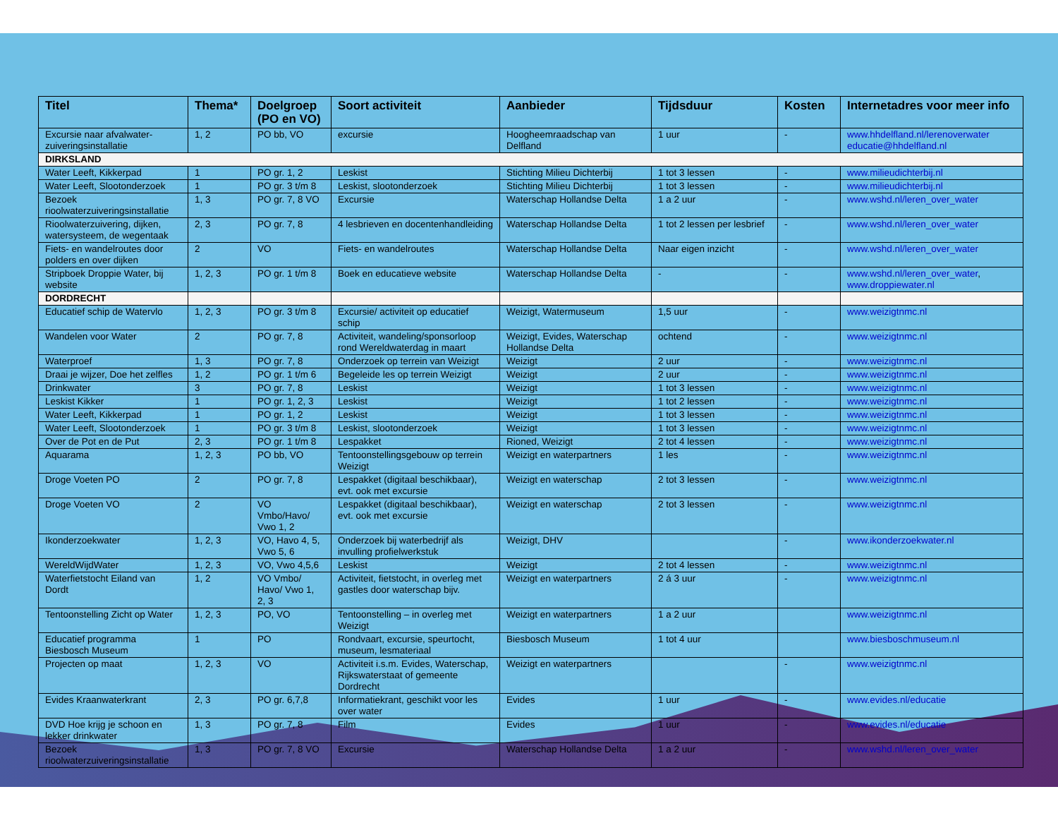| Titel | Thema* | Doelgroep (PO en VO) | Soort activiteit | Aanbieder | Tijdsduur | Kosten | Internetadres voor meer info |
| --- | --- | --- | --- | --- | --- | --- | --- |
| Excursie naar afvalwater-zuiveringsinstallatie | 1, 2 | PO bb, VO | excursie | Hoogheemraadschap van Delfland | 1 uur | - | www.hhdelfland.nl/lerenoverwater educatie@hhdelfland.nl |
| DIRKSLAND | | | | | | | |
| Water Leeft, Kikkerpad | 1 | PO gr. 1, 2 | Leskist | Stichting Milieu Dichterbij | 1 tot 3 lessen | - | www.milieudichterbij.nl |
| Water Leeft, Slootonderzoek | 1 | PO gr. 3 t/m 8 | Leskist, slootonderzoek | Stichting Milieu Dichterbij | 1 tot 3 lessen | - | www.milieudichterbij.nl |
| Bezoek rioolwaterzuiveringsinstallatie | 1, 3 | PO gr. 7, 8 VO | Excursie | Waterschap Hollandse Delta | 1 a 2 uur | - | www.wshd.nl/leren_over_water |
| Rioolwaterzuivering, dijken, watersysteem, de wegentaak | 2, 3 | PO gr. 7, 8 | 4 lesbrieven en docentenhandleiding | Waterschap Hollandse Delta | 1 tot 2 lessen per lesbrief | - | www.wshd.nl/leren_over_water |
| Fiets- en wandelroutes door polders en over dijken | 2 | VO | Fiets- en wandelroutes | Waterschap Hollandse Delta | Naar eigen inzicht | - | www.wshd.nl/leren_over_water |
| Stripboek Droppie Water, bij website | 1, 2, 3 | PO gr. 1 t/m 8 | Boek en educatieve website | Waterschap Hollandse Delta | - | - | www.wshd.nl/leren_over_water , www.droppiewater.nl |
| DORDRECHT | | | | | | | |
| Educatief schip de Watervlo | 1, 2, 3 | PO gr. 3 t/m 8 | Excursie/ activiteit op educatief schip | Weizigt, Watermuseum | 1,5 uur | - | www.weizigtnmc.nl |
| Wandelen voor Water | 2 | PO gr. 7, 8 | Activiteit, wandeling/sponsorloop rond Wereldwaterdag in maart | Weizigt, Evides, Waterschap Hollandse Delta | ochtend | - | www.weizigtnmc.nl |
| Waterproef | 1, 3 | PO gr. 7, 8 | Onderzoek op terrein van Weizigt | Weizigt | 2 uur | - | www.weizigtnmc.nl |
| Draai je wijzer, Doe het zelfles | 1, 2 | PO gr. 1 t/m 6 | Begeleide les op terrein Weizigt | Weizigt | 2 uur | - | www.weizigtnmc.nl |
| Drinkwater | 3 | PO gr. 7, 8 | Leskist | Weizigt | 1 tot 3 lessen | - | www.weizigtnmc.nl |
| Leskist Kikker | 1 | PO gr. 1, 2, 3 | Leskist | Weizigt | 1 tot 2 lessen | - | www.weizigtnmc.nl |
| Water Leeft, Kikkerpad | 1 | PO gr. 1, 2 | Leskist | Weizigt | 1 tot 3 lessen | - | www.weizigtnmc.nl |
| Water Leeft, Slootonderzoek | 1 | PO gr. 3 t/m 8 | Leskist, slootonderzoek | Weizigt | 1 tot 3 lessen | - | www.weizigtnmc.nl |
| Over de Pot en de Put | 2, 3 | PO gr. 1 t/m 8 | Lespakket | Rioned, Weizigt | 2 tot 4 lessen | - | www.weizigtnmc.nl |
| Aquarama | 1, 2, 3 | PO bb, VO | Tentoonstellingsgebouw op terrein Weizigt | Weizigt en waterpartners | 1 les | - | www.weizigtnmc.nl |
| Droge Voeten PO | 2 | PO gr. 7, 8 | Lespakket (digitaal beschikbaar), evt. ook met excursie | Weizigt en waterschap | 2 tot 3 lessen | - | www.weizigtnmc.nl |
| Droge Voeten VO | 2 | VO Vmbo/Havo/ Vwo 1, 2 | Lespakket (digitaal beschikbaar), evt. ook met excursie | Weizigt en waterschap | 2 tot 3 lessen | - | www.weizigtnmc.nl |
| Ikonderzoekwater | 1, 2, 3 | VO, Havo 4, 5, Vwo 5, 6 | Onderzoek bij waterbedrijf als invulling profielwerkstuk | Weizigt, DHV | | - | www.ikonderzoekwater.nl |
| WereldWijdWater | 1, 2, 3 | VO, Vwo 4,5,6 | Leskist | Weizigt | 2 tot 4 lessen | - | www.weizigtnmc.nl |
| Waterfietstocht Eiland van Dordt | 1, 2 | VO Vmbo/ Havo/ Vwo 1, 2, 3 | Activiteit, fietstocht, in overleg met gastles door waterschap bijv. | Weizigt en waterpartners | 2 á 3 uur | - | www.weizigtnmc.nl |
| Tentoonstelling Zicht op Water | 1, 2, 3 | PO, VO | Tentoonstelling – in overleg met Weizigt | Weizigt en waterpartners | 1 a 2 uur | | www.weizigtnmc.nl |
| Educatief programma Biesbosch Museum | 1 | PO | Rondvaart, excursie, speurtocht, museum, lesmateriaal | Biesbosch Museum | 1 tot 4 uur | | www.biesboschmuseum.nl |
| Projecten op maat | 1, 2, 3 | VO | Activiteit i.s.m. Evides, Waterschap, Rijkswaterstaat of gemeente Dordrecht | Weizigt en waterpartners | | - | www.weizigtnmc.nl |
| Evides Kraanwaterkrant | 2, 3 | PO gr. 6,7,8 | Informatiekrant, geschikt voor les over water | Evides | 1 uur | - | www.evides.nl/educatie |
| DVD Hoe krijg je schoon en lekker drinkwater | 1, 3 | PO gr. 7, 8 | Film | Evides | 1 uur | - | www.evides.nl/educatie |
| Bezoek rioolwaterzuiveringsinstallatie | 1, 3 | PO gr. 7, 8 VO | Excursie | Waterschap Hollandse Delta | 1 a 2 uur | - | www.wshd.nl/leren_over_water |